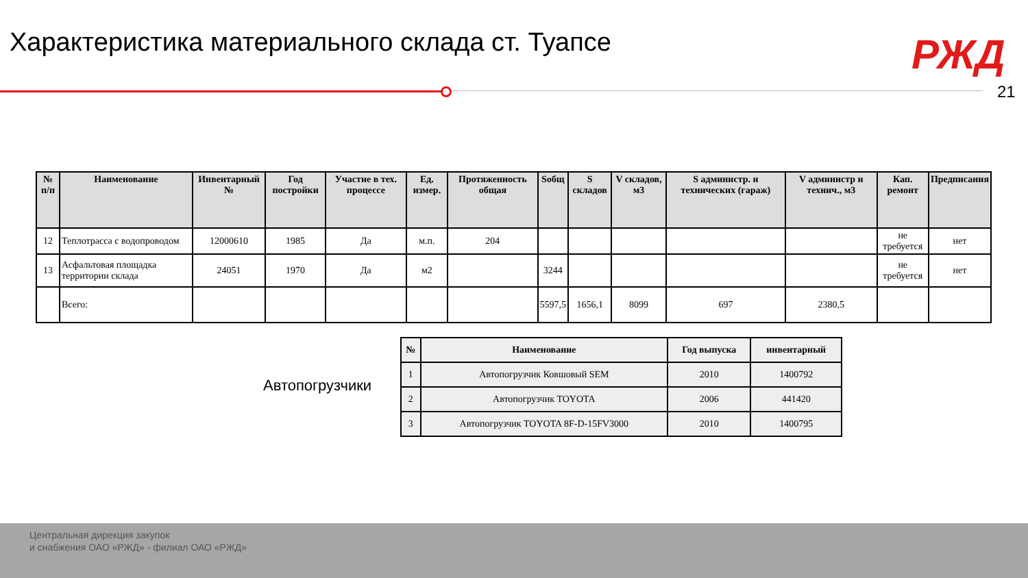Характеристика материального склада ст. Туапсе
РЖД
21
| № п/п | Наименование | Инвентарный № | Год постройки | Участие в тех. процессе | Ед. измер. | Протяженность общая | Sобщ | S складов | V складов, м3 | S администр. и технических (гараж) | V администр и технич., м3 | Кап. ремонт | Предписания |
| --- | --- | --- | --- | --- | --- | --- | --- | --- | --- | --- | --- | --- | --- |
| 12 | Теплотрасса с водопроводом | 12000610 | 1985 | Да | м.п. | 204 | | | | | | не требуется | нет |
| 13 | Асфальтовая площадка территории склада | 24051 | 1970 | Да | м2 | | 3244 | | | | | не требуется | нет |
| | Всего: | | | | | | 5597,5 | 1656,1 | 8099 | 697 | 2380,5 | | |
Автопогрузчики
| № | Наименование | Год выпуска | инвентарный |
| --- | --- | --- | --- |
| 1 | Автопогрузчик Ковшовый SEM | 2010 | 1400792 |
| 2 | Автопогрузчик TOYOTA | 2006 | 441420 |
| 3 | Автопогрузчик TOYOTA 8F-D-15FV3000 | 2010 | 1400795 |
Центральная дирекция закупок
и снабжения ОАО «РЖД» - филиал ОАО «РЖД»